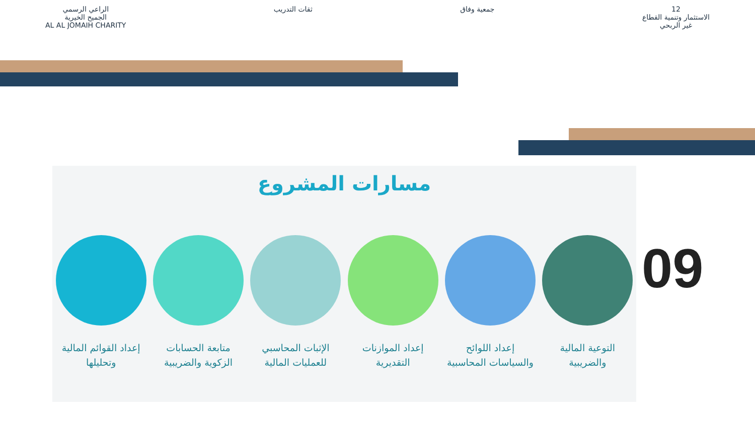12
الاستثمار وتنمية القطاع
غير الربحي
جمعية وفاق ثقات التدريب الراعي الرسمي
الجميح الخيرية
AL AL JOMAIH CHARITY
مسارات المشروع
التوعية المالية والضريبية
إعداد اللوائح والسياسات المحاسبية
إعداد الموازنات التقديرية
الإثبات المحاسبي للعمليات المالية
متابعة الحسابات الزكوية والضريبية
إعداد القوائم المالية وتحليلها
09